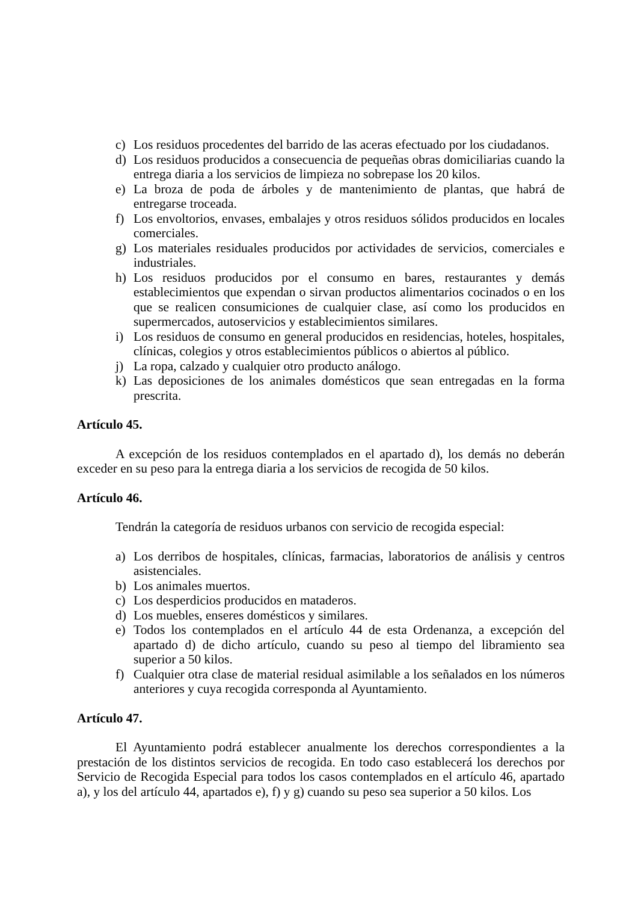c) Los residuos procedentes del barrido de las aceras efectuado por los ciudadanos.
d) Los residuos producidos a consecuencia de pequeñas obras domiciliarias cuando la entrega diaria a los servicios de limpieza no sobrepase los 20 kilos.
e) La broza de poda de árboles y de mantenimiento de plantas, que habrá de entregarse troceada.
f) Los envoltorios, envases, embalajes y otros residuos sólidos producidos en locales comerciales.
g) Los materiales residuales producidos por actividades de servicios, comerciales e industriales.
h) Los residuos producidos por el consumo en bares, restaurantes y demás establecimientos que expendan o sirvan productos alimentarios cocinados o en los que se realicen consumiciones de cualquier clase, así como los producidos en supermercados, autoservicios y establecimientos similares.
i) Los residuos de consumo en general producidos en residencias, hoteles, hospitales, clínicas, colegios y otros establecimientos públicos o abiertos al público.
j) La ropa, calzado y cualquier otro producto análogo.
k) Las deposiciones de los animales domésticos que sean entregadas en la forma prescrita.
Artículo 45.
A excepción de los residuos contemplados en el apartado d), los demás no deberán exceder en su peso para la entrega diaria a los servicios de recogida de 50 kilos.
Artículo 46.
Tendrán la categoría de residuos urbanos con servicio de recogida especial:
a) Los derribos de hospitales, clínicas, farmacias, laboratorios de análisis y centros asistenciales.
b) Los animales muertos.
c) Los desperdicios producidos en mataderos.
d) Los muebles, enseres domésticos y similares.
e) Todos los contemplados en el artículo 44 de esta Ordenanza, a excepción del apartado d) de dicho artículo, cuando su peso al tiempo del libramiento sea superior a 50 kilos.
f) Cualquier otra clase de material residual asimilable a los señalados en los números anteriores y cuya recogida corresponda al Ayuntamiento.
Artículo 47.
El Ayuntamiento podrá establecer anualmente los derechos correspondientes a la prestación de los distintos servicios de recogida. En todo caso establecerá los derechos por Servicio de Recogida Especial para todos los casos contemplados en el artículo 46, apartado a), y los del artículo 44, apartados e), f) y g) cuando su peso sea superior a 50 kilos. Los